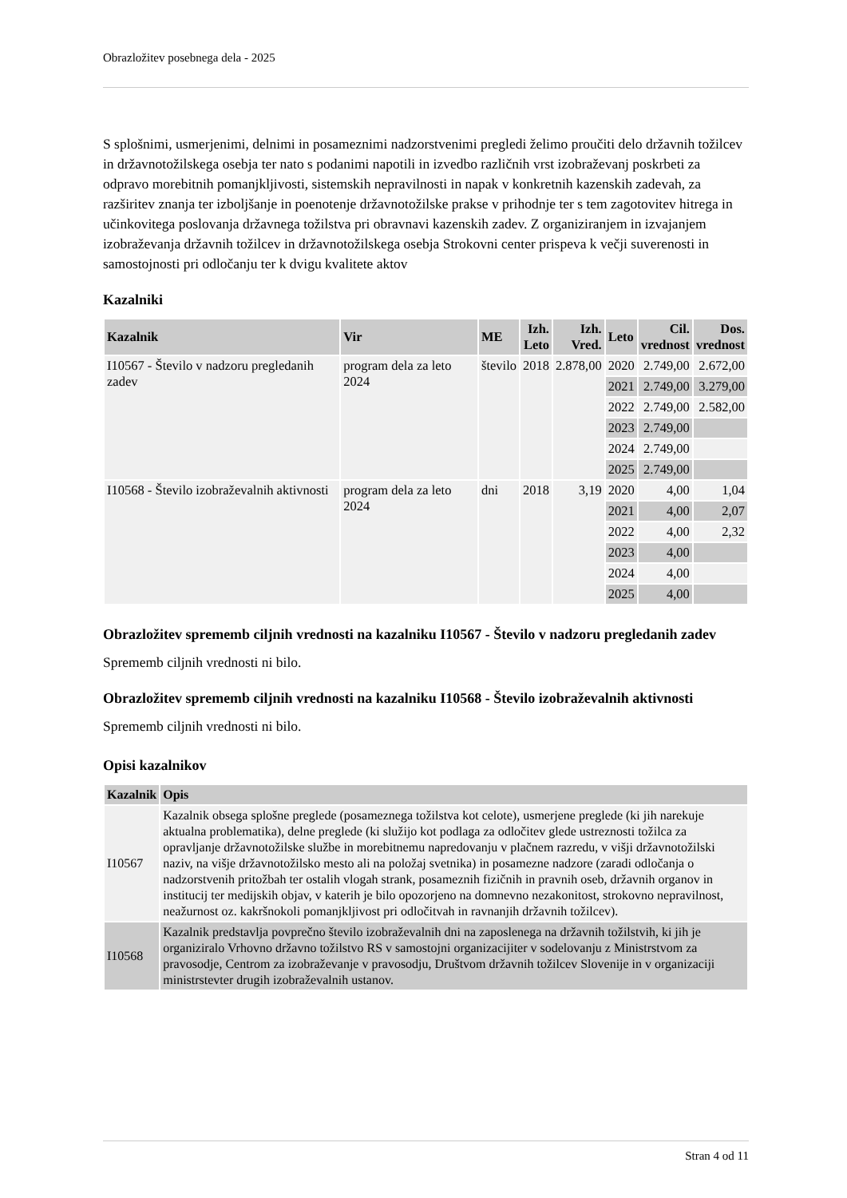Obrazložitev posebnega dela - 2025
S splošnimi, usmerjenimi, delnimi in posameznimi nadzorstvenimi pregledi želimo proučiti delo državnih tožilcev in državnotožilskega osebja ter nato s podanimi napotili in izvedbo različnih vrst izobraževanj poskrbeti za odpravo morebitnih pomanjkljivosti, sistemskih nepravilnosti in napak v konkretnih kazenskih zadevah, za razširitev znanja ter izboljšanje in poenotenje državnotožilske prakse v prihodnje ter s tem zagotovitev hitrega in učinkovitega poslovanja državnega tožilstva pri obravnavi kazenskih zadev. Z organiziranjem in izvajanjem izobraževanja državnih tožilcev in državnotožilskega osebja Strokovni center prispeva k večji suverenosti in samostojnosti pri odločanju ter k dvigu kvalitete aktov
Kazalniki
| Kazalnik | Vir | ME | Izh. Leto | Izh. Vred. | Leto | Cil. vrednost | Dos. vrednost |
| --- | --- | --- | --- | --- | --- | --- | --- |
| I10567 - Število v nadzoru pregledanih zadev | program dela za leto 2024 | število | 2018 | 2.878,00 | 2020 | 2.749,00 | 2.672,00 |
| | | | | | 2021 | 2.749,00 | 3.279,00 |
| | | | | | 2022 | 2.749,00 | 2.582,00 |
| | | | | | 2023 | 2.749,00 | |
| | | | | | 2024 | 2.749,00 | |
| | | | | | 2025 | 2.749,00 | |
| I10568 - Število izobraževalnih aktivnosti | program dela za leto 2024 | dni | 2018 | 3,19 | 2020 | 4,00 | 1,04 |
| | | | | | 2021 | 4,00 | 2,07 |
| | | | | | 2022 | 4,00 | 2,32 |
| | | | | | 2023 | 4,00 | |
| | | | | | 2024 | 4,00 | |
| | | | | | 2025 | 4,00 | |
Obrazložitev sprememb ciljnih vrednosti na kazalniku I10567 - Število v nadzoru pregledanih zadev
Sprememb ciljnih vrednosti ni bilo.
Obrazložitev sprememb ciljnih vrednosti na kazalniku I10568 - Število izobraževalnih aktivnosti
Sprememb ciljnih vrednosti ni bilo.
Opisi kazalnikov
| Kazalnik | Opis |
| --- | --- |
| I10567 | Kazalnik obsega splošne preglede (posameznega tožilstva kot celote), usmerjene preglede (ki jih narekuje aktualna problematika), delne preglede (ki služijo kot podlaga za odločitev glede ustreznosti tožilca za opravljanje državnotožilske službe in morebitnemu napredovanju v plačnem razredu, v višji državnotožilski naziv, na višje državnotožilsko mesto ali na položaj svetnika) in posamezne nadzore (zaradi odločanja o nadzorstvenih pritožbah ter ostalih vlogah strank, posameznih fizičnih in pravnih oseb, državnih organov in institucij ter medijskih objav, v katerih je bilo opozorjeno na domnevno nezakonitost, strokovno nepravilnost, neažurnost oz. kakršnokoli pomanjkljivost pri odločitvah in ravnanjih državnih tožilcev). |
| I10568 | Kazalnik predstavlja povprečno število izobraževalnih dni na zaposlenega na državnih tožilstvih, ki jih je organiziralo Vrhovno državno tožilstvo RS v samostojni organizacijiter v sodelovanju z Ministrstvom za pravosodje, Centrom za izobraževanje v pravosodju, Društvom državnih tožilcev Slovenije in v organizaciji ministrstevter drugih izobraževalnih ustanov. |
Stran 4 od 11